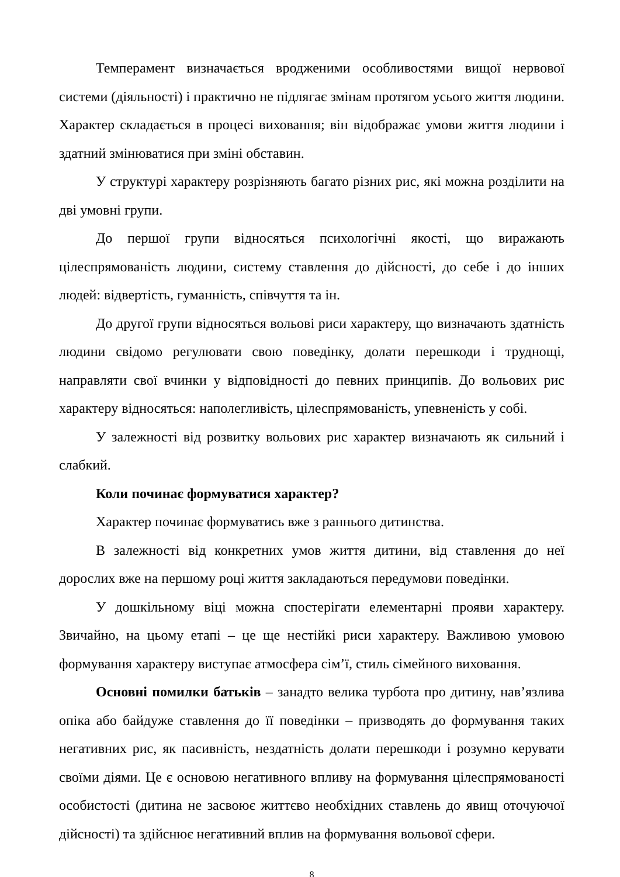Темперамент визначається вродженими особливостями вищої нервової системи (діяльності) і практично не підлягає змінам протягом усього життя людини. Характер складається в процесі виховання; він відображає умови життя людини і здатний змінюватися при зміні обставин.
У структурі характеру розрізняють багато різних рис, які можна розділити на дві умовні групи.
До першої групи відносяться психологічні якості, що виражають цілеспрямованість людини, систему ставлення до дійсності, до себе і до інших людей: відвертість, гуманність, співчуття та ін.
До другої групи відносяться вольові риси характеру, що визначають здатність людини свідомо регулювати свою поведінку, долати перешкоди і труднощі, направляти свої вчинки у відповідності до певних принципів. До вольових рис характеру відносяться: наполегливість, цілеспрямованість, упевненість у собі.
У залежності від розвитку вольових рис характер визначають як сильний і слабкий.
Коли починає формуватися характер?
Характер починає формуватись вже з раннього дитинства.
В залежності від конкретних умов життя дитини, від ставлення до неї дорослих вже на першому році життя закладаються передумови поведінки.
У дошкільному віці можна спостерігати елементарні прояви характеру. Звичайно, на цьому етапі – це ще нестійкі риси характеру. Важливою умовою формування характеру виступає атмосфера сім’ї, стиль сімейного виховання.
Основні помилки батьків – занадто велика турбота про дитину, нав’язлива опіка або байдуже ставлення до її поведінки – призводять до формування таких негативних рис, як пасивність, нездатність долати перешкоди і розумно керувати своїми діями. Це є основою негативного впливу на формування цілеспрямованості особистості (дитина не засвоює життєво необхідних ставлень до явищ оточуючої дійсності) та здійснює негативний вплив на формування вольової сфери.
8